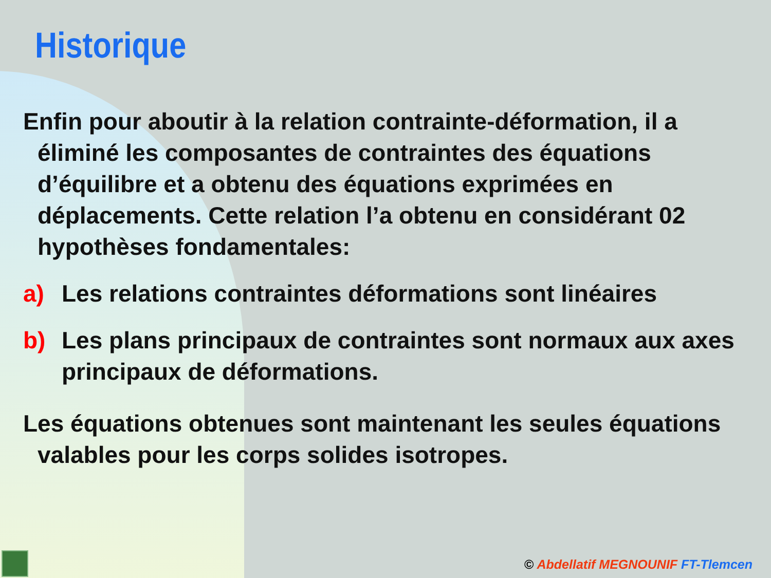Historique
Enfin pour aboutir à la relation contrainte-déformation, il a éliminé les composantes de contraintes des équations d’équilibre et a obtenu des équations exprimées en déplacements. Cette relation l’a obtenu en considérant 02 hypothèses fondamentales:
a) Les relations contraintes déformations sont linéaires
b) Les plans principaux de contraintes sont normaux aux axes principaux de déformations.
Les équations obtenues sont maintenant les seules équations valables pour les corps solides isotropes.
© Abdellatif MEGNOUNIF FT-Tlemcen